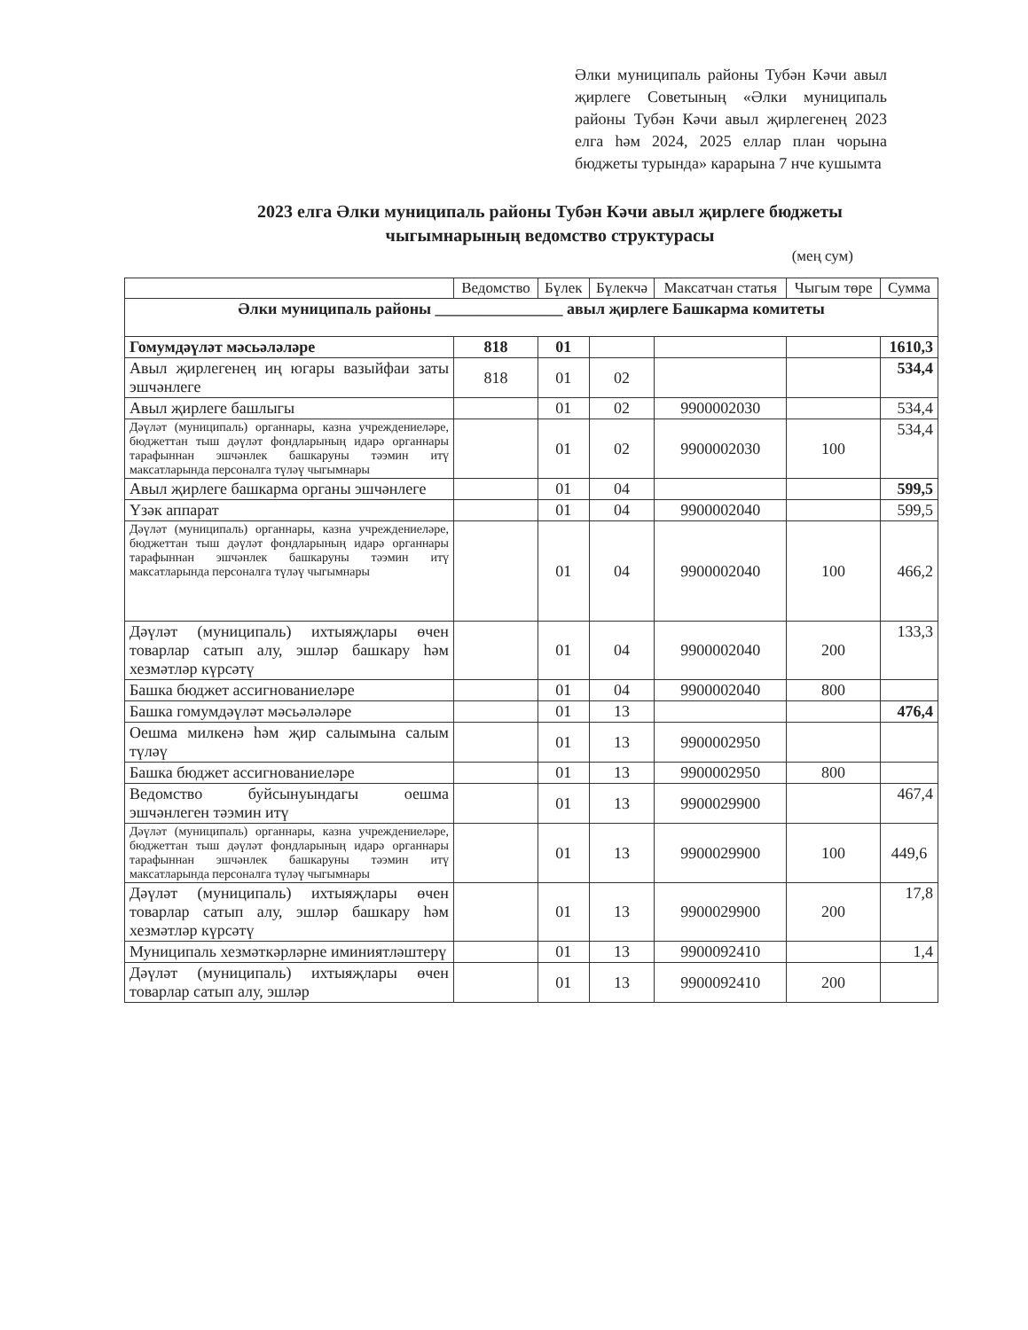Әлки муниципаль районы Тубән Кәчи авыл җирлеге Советының «Әлки муниципаль районы Тубән Кәчи авыл җирлегенең 2023 елга һәм 2024, 2025 еллар план чорына бюджеты турында» карарына 7 нче кушымта
2023 елга Әлки муниципаль районы Тубән Кәчи авыл җирлеге бюджеты чыгымнарының ведомство структурасы
(мең сум)
| | Ведомство | Бүлек | Бүлекчә | Максатчан статья | Чыгым төре | Сумма |
| --- | --- | --- | --- | --- | --- | --- |
| Әлки муниципаль районы ________________ авыл җирлеге Башкарма комитеты | | | | | | |
| Гомумдәүләт мәсьәләләре | 818 | 01 | | | | 1610,3 |
| Авыл җирлегенең иң югары вазыйфаи заты эшчәнлеге | 818 | 01 | 02 | | | 534,4 |
| Авыл җирлеге башлыгы | | 01 | 02 | 9900002030 | | 534,4 |
| Дәүләт (муниципаль) органнары, казна учреждениеләре, бюджеттан тыш дәүләт фондларының идарә органнары тарафыннан эшчәнлек башкаруны тәэмин итү максатларында персоналга түләү чыгымнары | | 01 | 02 | 9900002030 | 100 | 534,4 |
| Авыл җирлеге башкарма органы эшчәнлеге | | 01 | 04 | | | 599,5 |
| Үзәк аппарат | | 01 | 04 | 9900002040 | | 599,5 |
| Дәүләт (муниципаль) органнары, казна учреждениеләре, бюджеттан тыш дәүләт фондларының идарә органнары тарафыннан эшчәнлек башкаруны тәэмин итү максатларында персоналга түләү чыгымнары | | 01 | 04 | 9900002040 | 100 | 466,2 |
| Дәүләт (муниципаль) ихтыяҗлары өчен товарлар сатып алу, эшләр башкару һәм хезмәтләр күрсәтү | | 01 | 04 | 9900002040 | 200 | 133,3 |
| Башка бюджет ассигнованиеләре | | 01 | 04 | 9900002040 | 800 | |
| Башка гомумдәүләт мәсьәләләре | | 01 | 13 | | | 476,4 |
| Оешма милкенә һәм җир салымына салым түләү | | 01 | 13 | 9900002950 | | |
| Башка бюджет ассигнованиеләре | | 01 | 13 | 9900002950 | 800 | |
| Ведомство буйсынуындагы оешма эшчәнлеген тәэмин итү | | 01 | 13 | 9900029900 | | 467,4 |
| Дәүләт (муниципаль) органнары, казна учреждениеләре, бюджеттан тыш дәүләт фондларының идарә органнары тарафыннан эшчәнлек башкаруны тәэмин итү максатларында персоналга түләү чыгымнары | | 01 | 13 | 9900029900 | 100 | 449,6 |
| Дәүләт (муниципаль) ихтыяҗлары өчен товарлар сатып алу, эшләр башкару һәм хезмәтләр күрсәтү | | 01 | 13 | 9900029900 | 200 | 17,8 |
| Муниципаль хезмәткәрләрне иминиятләштерү | | 01 | 13 | 9900092410 | | 1,4 |
| Дәүләт (муниципаль) ихтыяҗлары өчен товарлар сатып алу, эшләр | | 01 | 13 | 9900092410 | 200 | |